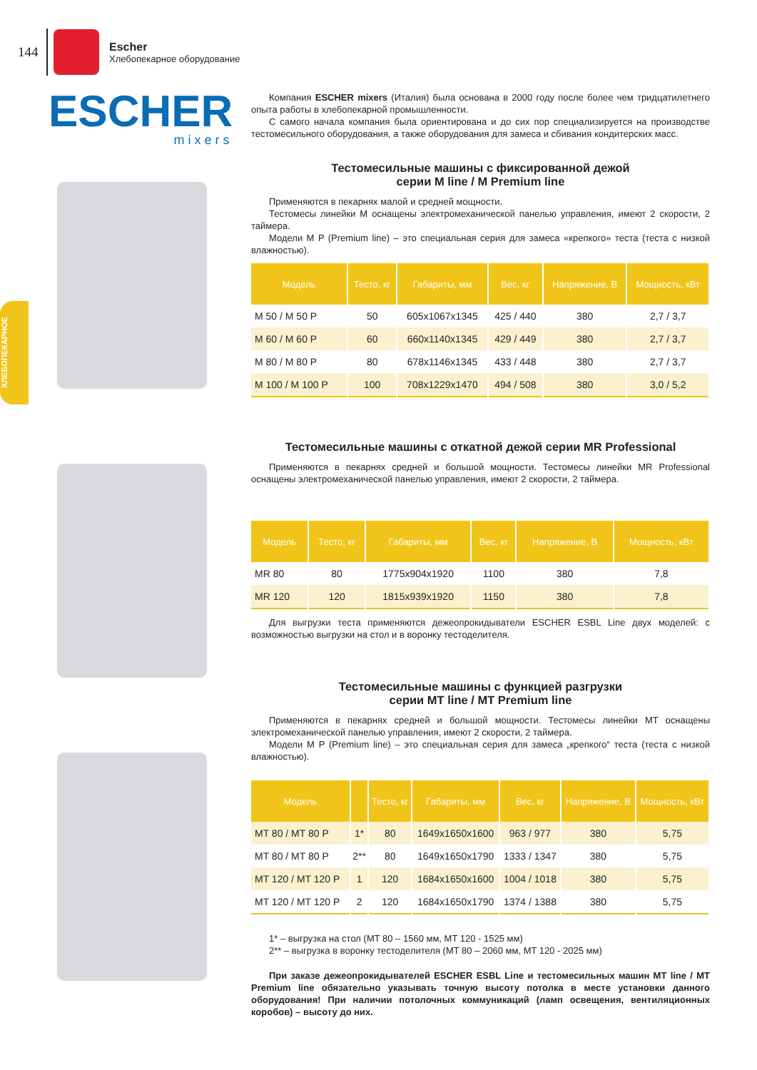144
Escher
Хлебопекарное оборудование
ХЛЕБОПЕКАРНОЕ
ESCHER
mixers
Компания ESCHER mixers (Италия) была основана в 2000 году после более чем тридцатилетнего опыта работы в хлебопекарной промышленности.
С самого начала компания была ориентирована и до сих пор специализируется на производстве тестомесильного оборудования, а также оборудования для замеса и сбивания кондитерских масс.
Тестомесильные машины с фиксированной дежой
серии M line / M Premium line
Применяются в пекарнях малой и средней мощности.
Тестомесы линейки M оснащены электромеханической панелью управления, имеют 2 скорости, 2 таймера.
Модели M P (Premium line) – это специальная серия для замеса «крепкого» теста (теста с низкой влажностью).
| Модель | Тесто, кг | Габариты, мм | Вес, кг | Напряжение, В | Мощность, кВт |
| --- | --- | --- | --- | --- | --- |
| M 50 / M 50 P | 50 | 605x1067x1345 | 425 / 440 | 380 | 2,7 / 3,7 |
| M 60 / M 60 P | 60 | 660x1140x1345 | 429 / 449 | 380 | 2,7 / 3,7 |
| M 80 / M 80 P | 80 | 678x1146x1345 | 433 / 448 | 380 | 2,7 / 3,7 |
| M 100 / M 100 P | 100 | 708x1229x1470 | 494 / 508 | 380 | 3,0 / 5,2 |
Тестомесильные машины с откатной дежой серии MR Professional
Применяются в пекарнях средней и большой мощности. Тестомесы линейки MR Professional оснащены электромеханической панелью управления, имеют 2 скорости, 2 таймера.
| Модель | Тесто, кг | Габариты, мм | Вес, кг | Напряжение, В | Мощность, кВт |
| --- | --- | --- | --- | --- | --- |
| MR 80 | 80 | 1775x904x1920 | 1100 | 380 | 7,8 |
| MR 120 | 120 | 1815x939x1920 | 1150 | 380 | 7,8 |
Для выгрузки теста применяются дежеопрокидыватели ESCHER ESBL Line двух моделей: с возможностью выгрузки на стол и в воронку тестоделителя.
Тестомесильные машины с функцией разгрузки
серии MT line / MT Premium line
Применяются в пекарнях средней и большой мощности. Тестомесы линейки MT оснащены электромеханической панелью управления, имеют 2 скорости, 2 таймера.
Модели M P (Premium line) – это специальная серия для замеса „крепкого“ теста (теста с низкой влажностью).
| Модель | | Тесто, кг | Габариты, мм | Вес, кг | Напряжение, В | Мощность, кВт |
| --- | --- | --- | --- | --- | --- | --- |
| MT 80 / MT 80 P | 1* | 80 | 1649x1650x1600 | 963 / 977 | 380 | 5,75 |
| MT 80 / MT 80 P | 2** | 80 | 1649x1650x1790 | 1333 / 1347 | 380 | 5,75 |
| MT 120 / MT 120 P | 1 | 120 | 1684x1650x1600 | 1004 / 1018 | 380 | 5,75 |
| MT 120 / MT 120 P | 2 | 120 | 1684x1650x1790 | 1374 / 1388 | 380 | 5,75 |
1* – выгрузка на стол (MT 80 – 1560 мм, MT 120 - 1525 мм)
2** – выгрузка в воронку тестоделителя (MT 80 – 2060 мм, MT 120 - 2025 мм)
При заказе дежеопрокидывателей ESCHER ESBL Line и тестомесильных машин MT line / MT Premium line обязательно указывать точную высоту потолка в месте установки данного оборудования! При наличии потолочных коммуникаций (ламп освещения, вентиляционных коробов) – высоту до них.